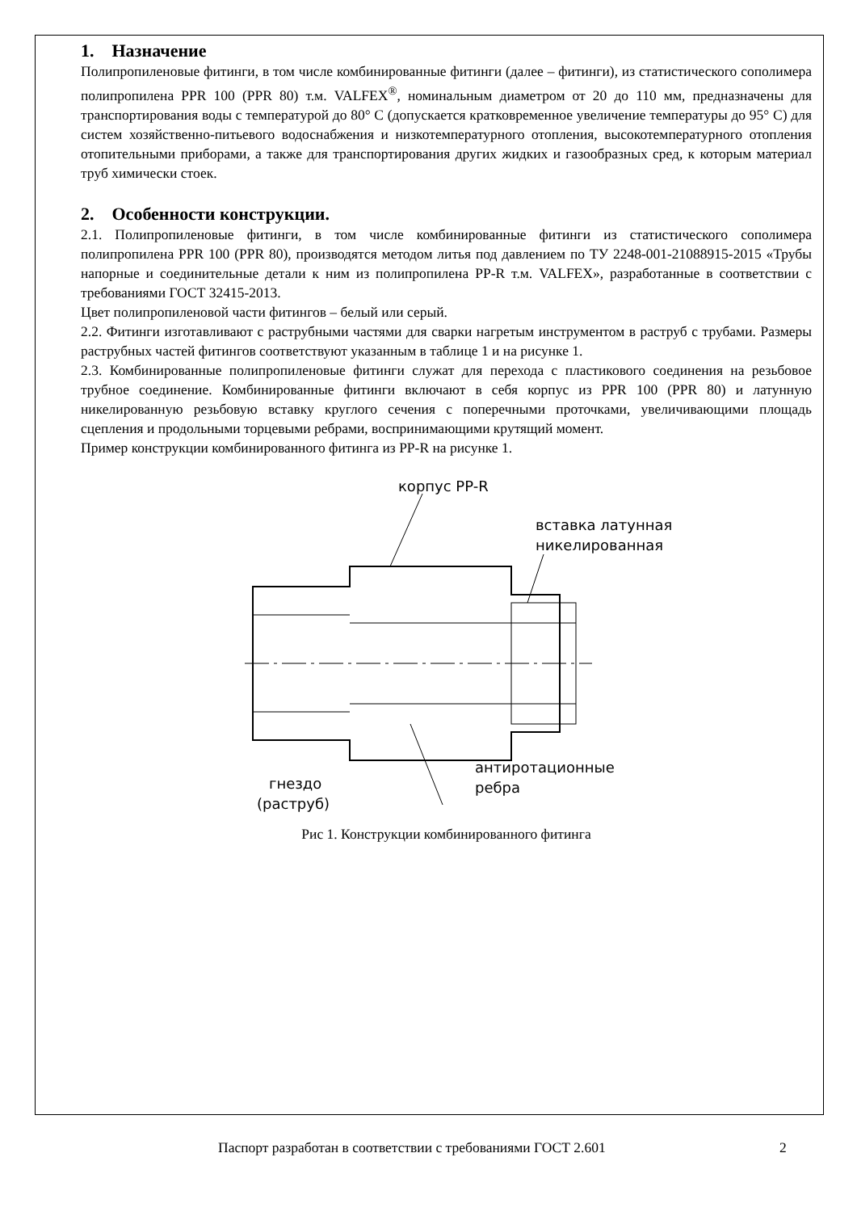1. Назначение
Полипропиленовые фитинги, в том числе комбинированные фитинги (далее – фитинги), из статистического сополимера полипропилена PPR 100 (PPR 80) т.м. VALFEX<sup>®</sup>, номинальным диаметром от 20 до 110 мм, предназначены для транспортирования воды с температурой до 80° С (допускается кратковременное увеличение температуры до 95° С) для систем хозяйственно-питьевого водоснабжения и низкотемпературного отопления, высокотемпературного отопления отопительными приборами, а также для транспортирования других жидких и газообразных сред, к которым материал труб химически стоек.
2. Особенности конструкции.
2.1. Полипропиленовые фитинги, в том числе комбинированные фитинги из статистического сополимера полипропилена PPR 100 (PPR 80), производятся методом литья под давлением по ТУ 2248-001-21088915-2015 «Трубы напорные и соединительные детали к ним из полипропилена PP-R т.м. VALFEX», разработанные в соответствии с требованиями ГОСТ 32415-2013.
Цвет полипропиленовой части фитингов – белый или серый.
2.2. Фитинги изготавливают с раструбными частями для сварки нагретым инструментом в раструб с трубами. Размеры раструбных частей фитингов соответствуют указанным в таблице 1 и на рисунке 1.
2.3. Комбинированные полипропиленовые фитинги служат для перехода с пластикового соединения на резьбовое трубное соединение. Комбинированные фитинги включают в себя корпус из PPR 100 (PPR 80) и латунную никелированную резьбовую вставку круглого сечения с поперечными проточками, увеличивающими площадь сцепления и продольными торцевыми ребрами, воспринимающими крутящий момент.
Пример конструкции комбинированного фитинга из PP-R на рисунке 1.
корпус PP-R
вставка латунная
никелированная
антиротационные
ребра
гнездо
(раструб)
Рис 1. Конструкции комбинированного фитинга
Паспорт разработан в соответствии с требованиями ГОСТ 2.601 2